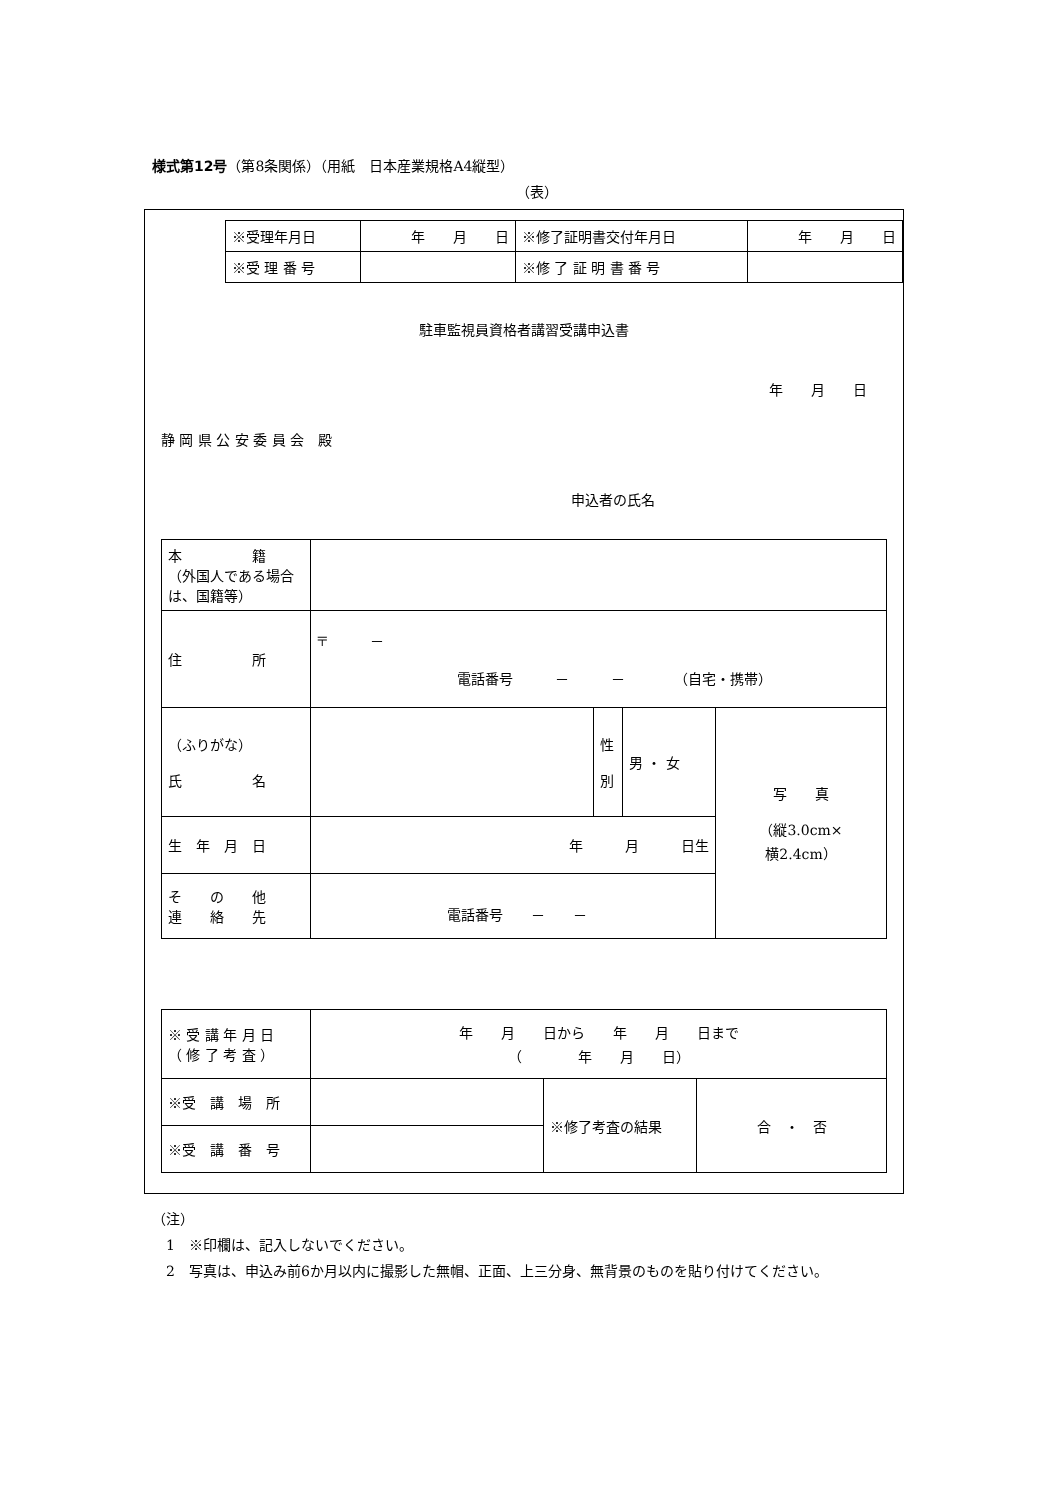様式第12号（第8条関係）（用紙　日本産業規格A4縦型）
（表）
| ※受理年月日 | 年 月 日 | ※修了証明書交付年月日 | 年 月 日 |
| ※受 理 番 号 | | ※修 了 証 明 書 番 号 | |
駐車監視員資格者講習受講申込書
年　　月　　日
静 岡 県 公 安 委 員 会　殿
申込者の氏名
| 本 籍 （外国人である場合は、国籍等） | | | | |
| 住 所 | 〒 － 電話番号 － － （自宅・携帯） | | | |
| （ふりがな） 氏 名 | | 性 別 | 男 ・ 女 | 写 真 （縦3.0cm× 横2.4cm） |
| 生 年 月 日 | 年 月 日生 | | | |
| そ の 他 連 絡 先 | 電話番号 － － | | | |
| ※ 受 講 年 月 日 （ 修 了 考 査 ） | 年 月 日から 年 月 日まで （ 年 月 日） | | |
| ※受 講 場 所 | | ※修了考査の結果 | 合 ・ 否 |
| ※受 講 番 号 | | | |
（注）
　1　※印欄は、記入しないでください。
　2　写真は、申込み前6か月以内に撮影した無帽、正面、上三分身、無背景のものを貼り付けてください。